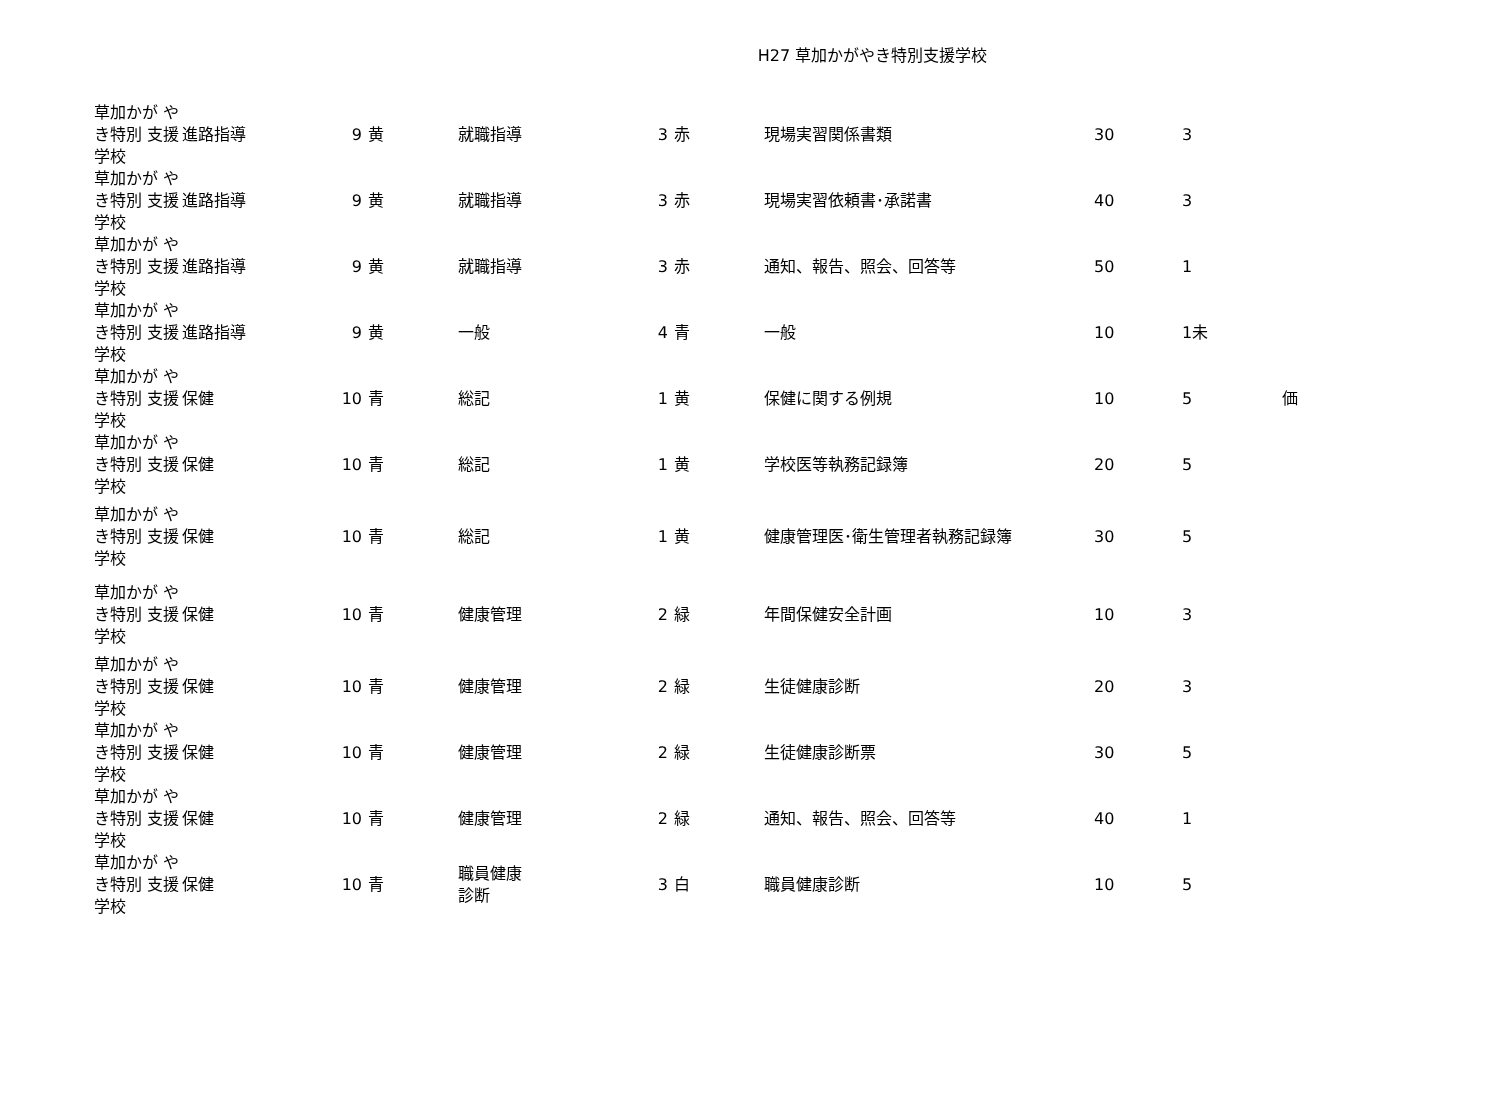H27 草加かがやき特別支援学校
| 草加かが やき特別 支援学校 | 進路指導 | 9 | 黄 | 就職指導 | 3 | 赤 | 現場実習関係書類 | 30 | 3 | |
| 草加かが やき特別 支援学校 | 進路指導 | 9 | 黄 | 就職指導 | 3 | 赤 | 現場実習依頼書･承諾書 | 40 | 3 | |
| 草加かが やき特別 支援学校 | 進路指導 | 9 | 黄 | 就職指導 | 3 | 赤 | 通知、報告、照会、回答等 | 50 | 1 | |
| 草加かが やき特別 支援学校 | 進路指導 | 9 | 黄 | 一般 | 4 | 青 | 一般 | 10 | 1未 | |
| 草加かが やき特別 支援学校 | 保健 | 10 | 青 | 総記 | 1 | 黄 | 保健に関する例規 | 10 | 5 | 価 |
| 草加かが やき特別 支援学校 | 保健 | 10 | 青 | 総記 | 1 | 黄 | 学校医等執務記録簿 | 20 | 5 | |
| 草加かが やき特別 支援学校 | 保健 | 10 | 青 | 総記 | 1 | 黄 | 健康管理医･衛生管理者執務記録簿 | 30 | 5 | |
| 草加かが やき特別 支援学校 | 保健 | 10 | 青 | 健康管理 | 2 | 緑 | 年間保健安全計画 | 10 | 3 | |
| 草加かが やき特別 支援学校 | 保健 | 10 | 青 | 健康管理 | 2 | 緑 | 生徒健康診断 | 20 | 3 | |
| 草加かが やき特別 支援学校 | 保健 | 10 | 青 | 健康管理 | 2 | 緑 | 生徒健康診断票 | 30 | 5 | |
| 草加かが やき特別 支援学校 | 保健 | 10 | 青 | 健康管理 | 2 | 緑 | 通知、報告、照会、回答等 | 40 | 1 | |
| 草加かが やき特別 支援学校 | 保健 | 10 | 青 | 職員健康 診断 | 3 | 白 | 職員健康診断 | 10 | 5 | |